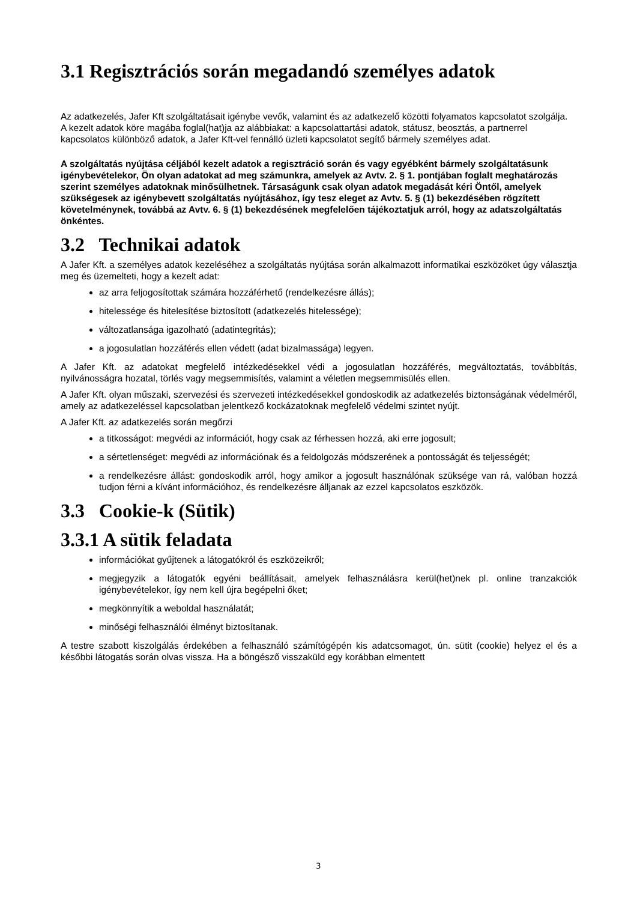3.1 Regisztrációs során megadandó személyes adatok
Az adatkezelés, Jafer Kft szolgáltatásait igénybe vevők, valamint és az adatkezelő közötti folyamatos kapcsolatot szolgálja.
A kezelt adatok köre magába foglal(hat)ja az alábbiakat: a kapcsolattartási adatok, státusz, beosztás, a partnerrel kapcsolatos különböző adatok, a Jafer Kft-vel fennálló üzleti kapcsolatot segítő bármely személyes adat.
A szolgáltatás nyújtása céljából kezelt adatok a regisztráció során és vagy egyébként bármely szolgáltatásunk igénybevételekor, Ön olyan adatokat ad meg számunkra, amelyek az Avtv. 2. § 1. pontjában foglalt meghatározás szerint személyes adatoknak minősülhetnek. Társaságunk csak olyan adatok megadását kéri Öntől, amelyek szükségesek az igénybevett szolgáltatás nyújtásához, így tesz eleget az Avtv. 5. § (1) bekezdésében rögzített követelménynek, továbbá az Avtv. 6. § (1) bekezdésének megfelelően tájékoztatjuk arról, hogy az adatszolgáltatás önkéntes.
3.2 Technikai adatok
A Jafer Kft. a személyes adatok kezeléséhez a szolgáltatás nyújtása során alkalmazott informatikai eszközöket úgy választja meg és üzemelteti, hogy a kezelt adat:
az arra feljogosítottak számára hozzáférhető (rendelkezésre állás);
hitelessége és hitelesítése biztosított (adatkezelés hitelessége);
változatlansága igazolható (adatintegritás);
a jogosulatlan hozzáférés ellen védett (adat bizalmassága) legyen.
A Jafer Kft. az adatokat megfelelő intézkedésekkel védi a jogosulatlan hozzáférés, megváltoztatás, továbbítás, nyilvánosságra hozatal, törlés vagy megsemmisítés, valamint a véletlen megsemmisülés ellen.
A Jafer Kft. olyan műszaki, szervezési és szervezeti intézkedésekkel gondoskodik az adatkezelés biztonságának védelméről, amely az adatkezeléssel kapcsolatban jelentkező kockázatoknak megfelelő védelmi szintet nyújt.
A Jafer Kft. az adatkezelés során megőrzi
a titkosságot: megvédi az információt, hogy csak az férhessen hozzá, aki erre jogosult;
a sértetlenséget: megvédi az információnak és a feldolgozás módszerének a pontosságát és teljességét;
a rendelkezésre állást: gondoskodik arról, hogy amikor a jogosult használónak szüksége van rá, valóban hozzá tudjon férni a kívánt információhoz, és rendelkezésre álljanak az ezzel kapcsolatos eszközök.
3.3 Cookie-k (Sütik)
3.3.1 A sütik feladata
információkat gyűjtenek a látogatókról és eszközeikről;
megjegyzik a látogatók egyéni beállításait, amelyek felhasználásra kerül(het)nek pl. online tranzakciók igénybevételekor, így nem kell újra begépelni őket;
megkönnyítik a weboldal használatát;
minőségi felhasználói élményt biztosítanak.
A testre szabott kiszolgálás érdekében a felhasználó számítógépén kis adatcsomagot, ún. sütit (cookie) helyez el és a későbbi látogatás során olvas vissza. Ha a böngésző visszaküld egy korábban elmentett
3